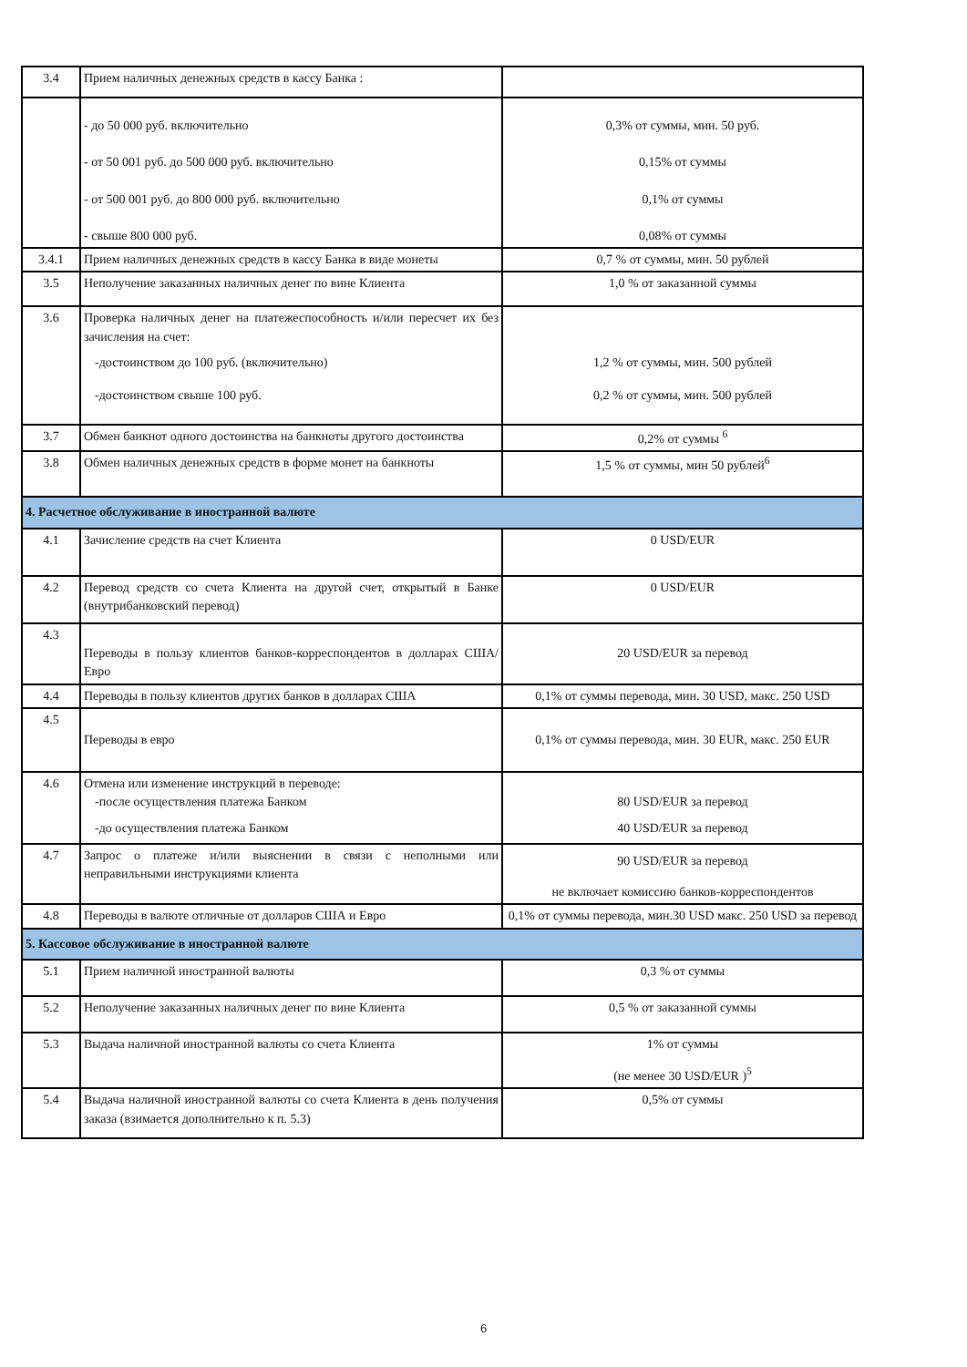| 3.4 | Прием наличных денежных средств в кассу Банка : | |
| | - до 50 000 руб. включительно - от 50 001 руб. до 500 000 руб. включительно - от 500 001 руб. до 800 000 руб. включительно - свыше 800 000 руб. | 0,3% от суммы, мин. 50 руб. 0,15% от суммы 0,1% от суммы 0,08% от суммы |
| 3.4.1 | Прием наличных денежных средств в кассу Банка в виде монеты | 0,7 % от суммы, мин. 50 рублей |
| 3.5 | Неполучение заказанных наличных денег по вине Клиента | 1,0 % от заказанной суммы |
| 3.6 | Проверка наличных денег на платежеспособность и/или пересчет их без зачисления на счет: -достоинством до 100 руб. (включительно) -достоинством свыше 100 руб. | 1,2 % от суммы, мин. 500 рублей 0,2 % от суммы, мин. 500 рублей |
| 3.7 | Обмен банкнот одного достоинства на банкноты другого достоинства | 0,2% от суммы <sup>6</sup> |
| 3.8 | Обмен наличных денежных средств в форме монет на банкноты | 1,5 % от суммы, мин 50 рублей<sup>6</sup> |
| 4. Расчетное обслуживание в иностранной валюте | | |
| 4.1 | Зачисление средств на счет Клиента | 0 USD/EUR |
| 4.2 | Перевод средств со счета Клиента на другой счет, открытый в Банке (внутрибанковский перевод) | 0 USD/EUR |
| 4.3 | Переводы в пользу клиентов банков-корреспондентов в долларах США/Евро | 20 USD/EUR за перевод |
| 4.4 | Переводы в пользу клиентов других банков в долларах США | 0,1% от суммы перевода, мин. 30 USD, макс. 250 USD |
| 4.5 | Переводы в евро | 0,1% от суммы перевода, мин. 30 EUR, макс. 250 EUR |
| 4.6 | Отмена или изменение инструкций в переводе: -после осуществления платежа Банком -до осуществления платежа Банком | 80 USD/EUR за перевод 40 USD/EUR за перевод |
| 4.7 | Запрос о платеже и/или выяснении в связи с неполными или неправильными инструкциями клиента | 90 USD/EUR за перевод не включает комиссию банков-корреспондентов |
| 4.8 | Переводы в валюте отличные от долларов США и Евро | 0,1% от суммы перевода, мин.30 USD макс. 250 USD за перевод |
| 5. Кассовое обслуживание в иностранной валюте | | |
| 5.1 | Прием наличной иностранной валюты | 0,3 % от суммы |
| 5.2 | Неполучение заказанных наличных денег по вине Клиента | 0,5 % от заказанной суммы |
| 5.3 | Выдача наличной иностранной валюты со счета Клиента | 1% от суммы (не менее 30 USD/EUR )<sup>5</sup> |
| 5.4 | Выдача наличной иностранной валюты со счета Клиента в день получения заказа (взимается дополнительно к п. 5.3) | 0,5% от суммы |
6